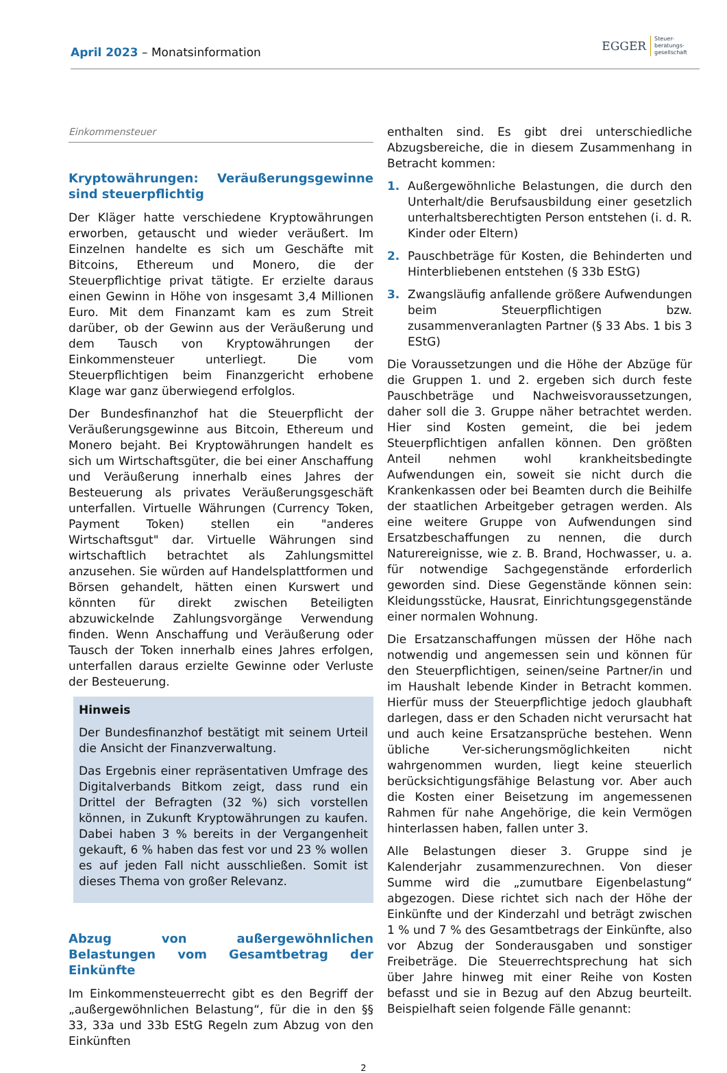April 2023 – Monatsinformation
EGGER Steuer-
beratungs-
gesellschaft
Einkommensteuer
Kryptowährungen: Veräußerungsgewinne sind steuerpflichtig
Der Kläger hatte verschiedene Kryptowährungen erworben, getauscht und wieder veräußert. Im Einzelnen handelte es sich um Geschäfte mit Bitcoins, Ethereum und Monero, die der Steuerpflichtige privat tätigte. Er erzielte daraus einen Gewinn in Höhe von insgesamt 3,4 Millionen Euro. Mit dem Finanzamt kam es zum Streit darüber, ob der Gewinn aus der Veräußerung und dem Tausch von Kryptowährungen der Einkommensteuer unterliegt. Die vom Steuerpflichtigen beim Finanzgericht erhobene Klage war ganz überwiegend erfolglos.
Der Bundesfinanzhof hat die Steuerpflicht der Veräußerungsgewinne aus Bitcoin, Ethereum und Monero bejaht. Bei Kryptowährungen handelt es sich um Wirtschaftsgüter, die bei einer Anschaffung und Veräußerung innerhalb eines Jahres der Besteuerung als privates Veräußerungsgeschäft unterfallen. Virtuelle Währungen (Currency Token, Payment Token) stellen ein "anderes Wirtschaftsgut" dar. Virtuelle Währungen sind wirtschaftlich betrachtet als Zahlungsmittel anzusehen. Sie würden auf Handelsplattformen und Börsen gehandelt, hätten einen Kurswert und könnten für direkt zwischen Beteiligten abzuwickelnde Zahlungsvorgänge Verwendung finden. Wenn Anschaffung und Veräußerung oder Tausch der Token innerhalb eines Jahres erfolgen, unterfallen daraus erzielte Gewinne oder Verluste der Besteuerung.
Hinweis
Der Bundesfinanzhof bestätigt mit seinem Urteil die Ansicht der Finanzverwaltung.
Das Ergebnis einer repräsentativen Umfrage des Digitalverbands Bitkom zeigt, dass rund ein Drittel der Befragten (32 %) sich vorstellen können, in Zukunft Kryptowährungen zu kaufen. Dabei haben 3 % bereits in der Vergangenheit gekauft, 6 % haben das fest vor und 23 % wollen es auf jeden Fall nicht ausschließen. Somit ist dieses Thema von großer Relevanz.
Abzug von außergewöhnlichen Belastungen vom Gesamtbetrag der Einkünfte
Im Einkommensteuerrecht gibt es den Begriff der „außergewöhnlichen Belastung“, für die in den §§ 33, 33a und 33b EStG Regeln zum Abzug von den Einkünften
enthalten sind. Es gibt drei unterschiedliche Abzugsbereiche, die in diesem Zusammenhang in Betracht kommen:
1. Außergewöhnliche Belastungen, die durch den Unterhalt/die Berufsausbildung einer gesetzlich unterhaltsberechtigten Person entstehen (i. d. R. Kinder oder Eltern)
2. Pauschbeträge für Kosten, die Behinderten und Hinterbliebenen entstehen (§ 33b EStG)
3. Zwangsläufig anfallende größere Aufwendungen beim Steuerpflichtigen bzw. zusammenveranlagten Partner (§ 33 Abs. 1 bis 3 EStG)
Die Voraussetzungen und die Höhe der Abzüge für die Gruppen 1. und 2. ergeben sich durch feste Pauschbeträge und Nachweisvoraussetzungen, daher soll die 3. Gruppe näher betrachtet werden. Hier sind Kosten gemeint, die bei jedem Steuerpflichtigen anfallen können. Den größten Anteil nehmen wohl krankheitsbedingte Aufwendungen ein, soweit sie nicht durch die Krankenkassen oder bei Beamten durch die Beihilfe der staatlichen Arbeitgeber getragen werden. Als eine weitere Gruppe von Aufwendungen sind Ersatzbeschaffungen zu nennen, die durch Naturereignisse, wie z. B. Brand, Hochwasser, u. a. für notwendige Sachgegenstände erforderlich geworden sind. Diese Gegenstände können sein: Kleidungsstücke, Hausrat, Einrichtungsgegenstände einer normalen Wohnung.
Die Ersatzanschaffungen müssen der Höhe nach notwendig und angemessen sein und können für den Steuerpflichtigen, seinen/seine Partner/in und im Haushalt lebende Kinder in Betracht kommen. Hierfür muss der Steuerpflichtige jedoch glaubhaft darlegen, dass er den Schaden nicht verursacht hat und auch keine Ersatzansprüche bestehen. Wenn übliche Ver-sicherungsmöglichkeiten nicht wahrgenommen wurden, liegt keine steuerlich berücksichtigungsfähige Belastung vor. Aber auch die Kosten einer Beisetzung im angemessenen Rahmen für nahe Angehörige, die kein Vermögen hinterlassen haben, fallen unter 3.
Alle Belastungen dieser 3. Gruppe sind je Kalenderjahr zusammenzurechnen. Von dieser Summe wird die „zumutbare Eigenbelastung“ abgezogen. Diese richtet sich nach der Höhe der Einkünfte und der Kinderzahl und beträgt zwischen 1 % und 7 % des Gesamtbetrags der Einkünfte, also vor Abzug der Sonderausgaben und sonstiger Freibeträge. Die Steuerrechtsprechung hat sich über Jahre hinweg mit einer Reihe von Kosten befasst und sie in Bezug auf den Abzug beurteilt. Beispielhaft seien folgende Fälle genannt:
2